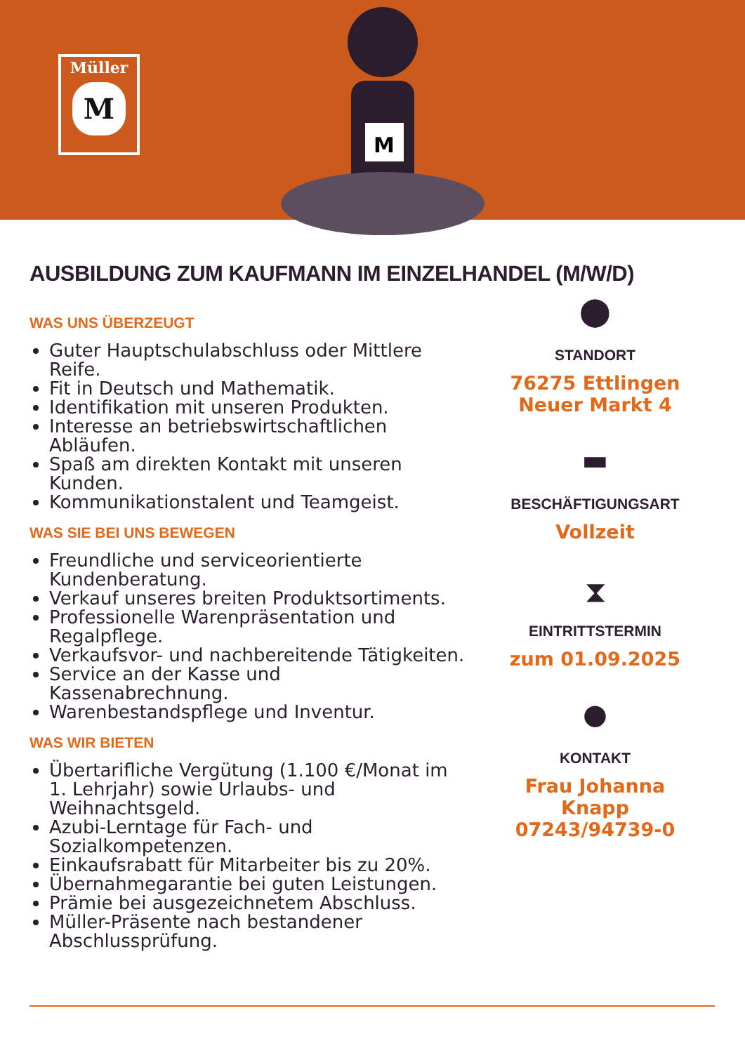Müller
M
M
AUSBILDUNG ZUM KAUFMANN IM EINZELHANDEL (M/W/D)
WAS UNS ÜBERZEUGT
Guter Hauptschulabschluss oder Mittlere Reife.
Fit in Deutsch und Mathematik.
Identifikation mit unseren Produkten.
Interesse an betriebswirtschaftlichen Abläufen.
Spaß am direkten Kontakt mit unseren Kunden.
Kommunikationstalent und Teamgeist.
WAS SIE BEI UNS BEWEGEN
Freundliche und serviceorientierte Kundenberatung.
Verkauf unseres breiten Produktsortiments.
Professionelle Warenpräsentation und Regalpflege.
Verkaufsvor- und nachbereitende Tätigkeiten.
Service an der Kasse und Kassenabrechnung.
Warenbestandspflege und Inventur.
WAS WIR BIETEN
Übertarifliche Vergütung (1.100 €/Monat im 1. Lehrjahr) sowie Urlaubs- und Weihnachtsgeld.
Azubi-Lerntage für Fach- und Sozialkompetenzen.
Einkaufsrabatt für Mitarbeiter bis zu 20%.
Übernahmegarantie bei guten Leistungen.
Prämie bei ausgezeichnetem Abschluss.
Müller-Präsente nach bestandener Abschlussprüfung.
⬤
STANDORT
76275 Ettlingen
Neuer Markt 4
▬
BESCHÄFTIGUNGSART
Vollzeit
⧗
EINTRITTSTERMIN
zum 01.09.2025
●
KONTAKT
Frau Johanna Knapp
07243/94739-0